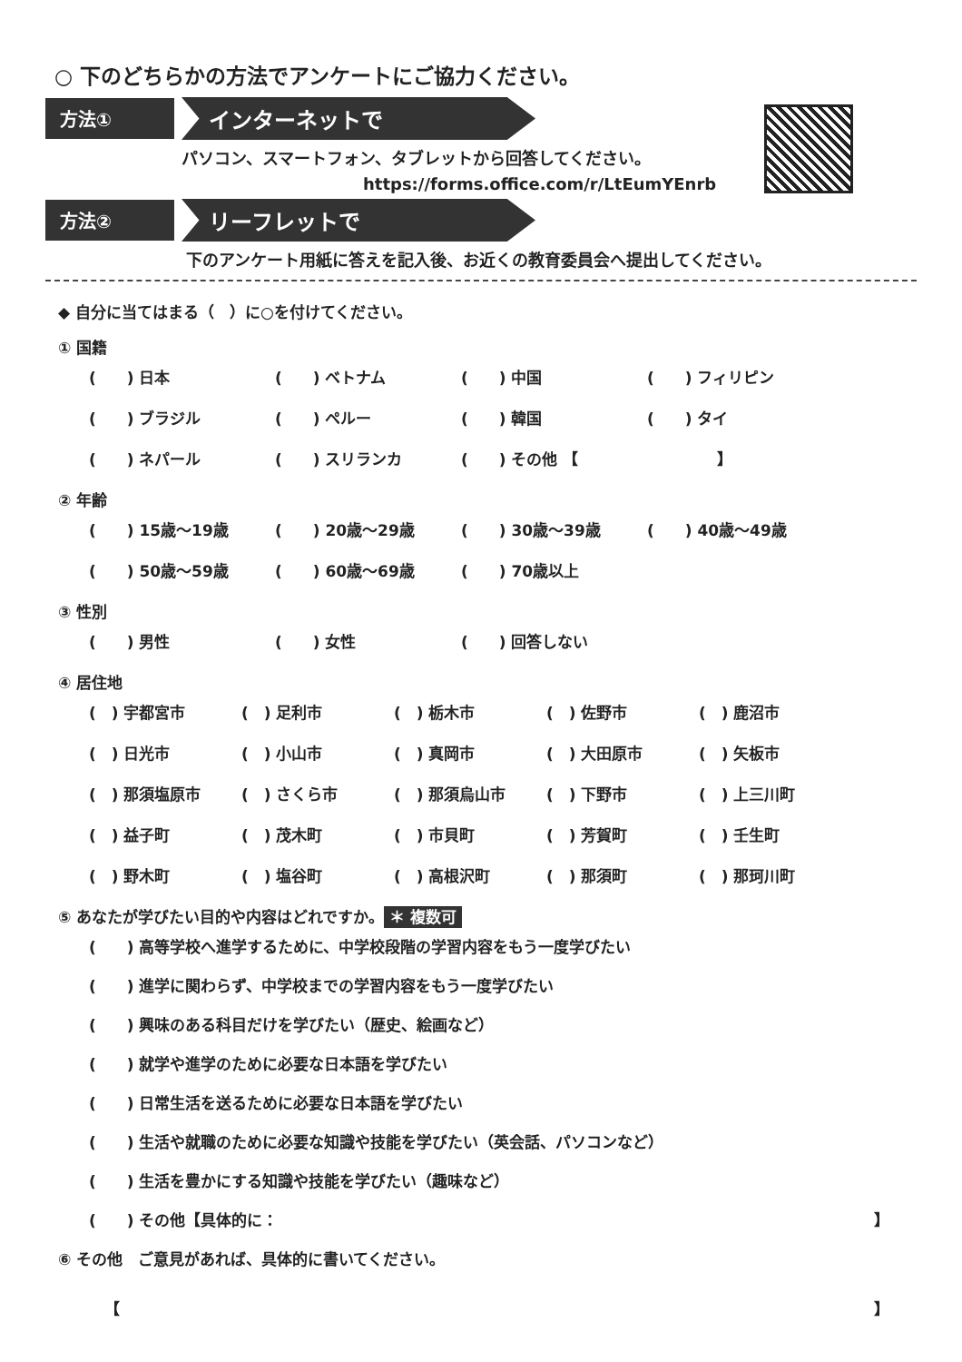○ 下のどちらかの方法でアンケートにご協力ください。
方法①
インターネットで
パソコン、スマートフォン、タブレットから回答してください。
https://forms.office.com/r/LtEumYEnrb
方法②
リーフレットで
下のアンケート用紙に答えを記入後、お近くの教育委員会へ提出してください。
◆ 自分に当てはまる（　）に○を付けてください。
① 国籍
(　　) 日本 (　　) ベトナム (　　) 中国 (　　) フィリピン
(　　) ブラジル (　　) ペルー (　　) 韓国 (　　) タイ
(　　) ネパール (　　) スリランカ (　　) その他 【　　　　　　　　　】
② 年齢
(　　) 15歳～19歳 (　　) 20歳～29歳 (　　) 30歳～39歳 (　　) 40歳～49歳
(　　) 50歳～59歳 (　　) 60歳～69歳 (　　) 70歳以上
③ 性別
(　　) 男性 (　　) 女性 (　　) 回答しない
④ 居住地
(　) 宇都宮市 (　) 足利市 (　) 栃木市 (　) 佐野市 (　) 鹿沼市
(　) 日光市 (　) 小山市 (　) 真岡市 (　) 大田原市 (　) 矢板市
(　) 那須塩原市 (　) さくら市 (　) 那須烏山市 (　) 下野市 (　) 上三川町
(　) 益子町 (　) 茂木町 (　) 市貝町 (　) 芳賀町 (　) 壬生町
(　) 野木町 (　) 塩谷町 (　) 高根沢町 (　) 那須町 (　) 那珂川町
⑤ あなたが学びたい目的や内容はどれですか。 ＊ 複数可
(　　) 高等学校へ進学するために、中学校段階の学習内容をもう一度学びたい
(　　) 進学に関わらず、中学校までの学習内容をもう一度学びたい
(　　) 興味のある科目だけを学びたい（歴史、絵画など）
(　　) 就学や進学のために必要な日本語を学びたい
(　　) 日常生活を送るために必要な日本語を学びたい
(　　) 生活や就職のために必要な知識や技能を学びたい（英会話、パソコンなど）
(　　) 生活を豊かにする知識や技能を学びたい（趣味など）
(　　) その他【具体的に： 】
⑥ その他　ご意見があれば、具体的に書いてください。
【 】